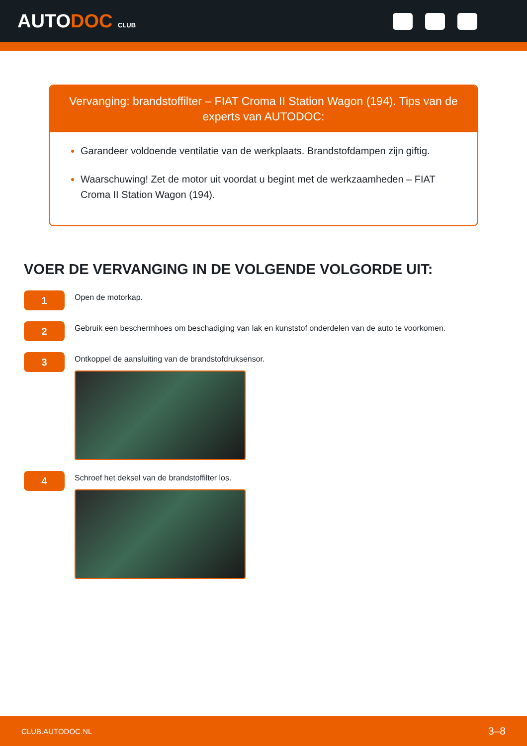AUTODOC CLUB
Vervanging: brandstoffilter – FIAT Croma II Station Wagon (194). Tips van de experts van AUTODOC:
Garandeer voldoende ventilatie van de werkplaats. Brandstofdampen zijn giftig.
Waarschuwing! Zet de motor uit voordat u begint met de werkzaamheden – FIAT Croma II Station Wagon (194).
VOER DE VERVANGING IN DE VOLGENDE VOLGORDE UIT:
1
Open de motorkap.
2
Gebruik een beschermhoes om beschadiging van lak en kunststof onderdelen van de auto te voorkomen.
3
Ontkoppel de aansluiting van de brandstofdruksensor.
4
Schroef het deksel van de brandstoffilter los.
CLUB.AUTODOC.NL 3–8